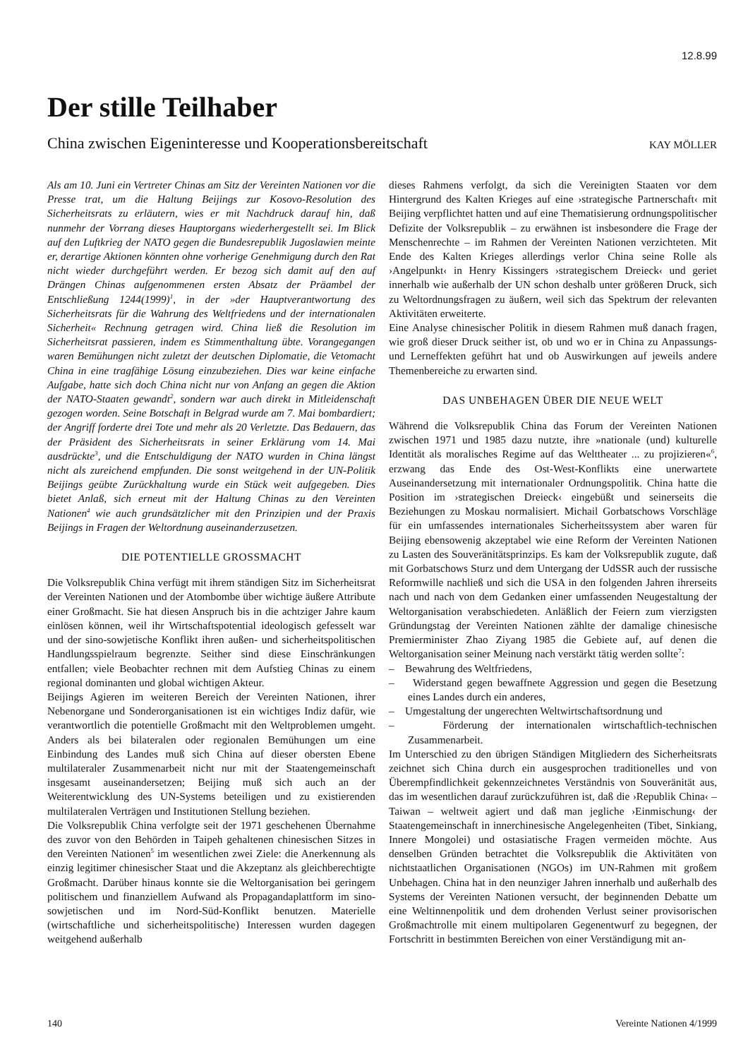12.8.99
Der stille Teilhaber
China zwischen Eigeninteresse und Kooperationsbereitschaft KAY MÖLLER
Als am 10. Juni ein Vertreter Chinas am Sitz der Vereinten Nationen vor die Presse trat, um die Haltung Beijings zur Kosovo-Resolution des Sicherheitsrats zu erläutern, wies er mit Nachdruck darauf hin, daß nunmehr der Vorrang dieses Hauptorgans wiederhergestellt sei. Im Blick auf den Luftkrieg der NATO gegen die Bundesrepublik Jugoslawien meinte er, derartige Aktionen könnten ohne vorherige Genehmigung durch den Rat nicht wieder durchgeführt werden. Er bezog sich damit auf den auf Drängen Chinas aufgenommenen ersten Absatz der Präambel der Entschließung 1244(1999)<sup>1</sup>, in der »der Hauptverantwortung des Sicherheitsrats für die Wahrung des Weltfriedens und der internationalen Sicherheit« Rechnung getragen wird. China ließ die Resolution im Sicherheitsrat passieren, indem es Stimmenthaltung übte. Vorangegangen waren Bemühungen nicht zuletzt der deutschen Diplomatie, die Vetomacht China in eine tragfähige Lösung einzubeziehen. Dies war keine einfache Aufgabe, hatte sich doch China nicht nur von Anfang an gegen die Aktion der NATO-Staaten gewandt<sup>2</sup>, sondern war auch direkt in Mitleidenschaft gezogen worden. Seine Botschaft in Belgrad wurde am 7. Mai bombardiert; der Angriff forderte drei Tote und mehr als 20 Verletzte. Das Bedauern, das der Präsident des Sicherheitsrats in seiner Erklärung vom 14. Mai ausdrückte<sup>3</sup>, und die Entschuldigung der NATO wurden in China längst nicht als zureichend empfunden. Die sonst weitgehend in der UN-Politik Beijings geübte Zurückhaltung wurde ein Stück weit aufgegeben. Dies bietet Anlaß, sich erneut mit der Haltung Chinas zu den Vereinten Nationen<sup>4</sup> wie auch grundsätzlicher mit den Prinzipien und der Praxis Beijings in Fragen der Weltordnung auseinanderzusetzen.
DIE POTENTIELLE GROSSMACHT
Die Volksrepublik China verfügt mit ihrem ständigen Sitz im Sicherheitsrat der Vereinten Nationen und der Atombombe über wichtige äußere Attribute einer Großmacht. Sie hat diesen Anspruch bis in die achtziger Jahre kaum einlösen können, weil ihr Wirtschaftspotential ideologisch gefesselt war und der sino-sowjetische Konflikt ihren außen- und sicherheitspolitischen Handlungsspielraum begrenzte. Seither sind diese Einschränkungen entfallen; viele Beobachter rechnen mit dem Aufstieg Chinas zu einem regional dominanten und global wichtigen Akteur.
Beijings Agieren im weiteren Bereich der Vereinten Nationen, ihrer Nebenorgane und Sonderorganisationen ist ein wichtiges Indiz dafür, wie verantwortlich die potentielle Großmacht mit den Weltproblemen umgeht. Anders als bei bilateralen oder regionalen Bemühungen um eine Einbindung des Landes muß sich China auf dieser obersten Ebene multilateraler Zusammenarbeit nicht nur mit der Staatengemeinschaft insgesamt auseinandersetzen; Beijing muß sich auch an der Weiterentwicklung des UN-Systems beteiligen und zu existierenden multilateralen Verträgen und Institutionen Stellung beziehen.
Die Volksrepublik China verfolgte seit der 1971 geschehenen Übernahme des zuvor von den Behörden in Taipeh gehaltenen chinesischen Sitzes in den Vereinten Nationen<sup>5</sup> im wesentlichen zwei Ziele: die Anerkennung als einzig legitimer chinesischer Staat und die Akzeptanz als gleichberechtigte Großmacht. Darüber hinaus konnte sie die Weltorganisation bei geringem politischem und finanziellem Aufwand als Propagandaplattform im sino-sowjetischen und im Nord-Süd-Konflikt benutzen. Materielle (wirtschaftliche und sicherheitspolitische) Interessen wurden dagegen weitgehend außerhalb
dieses Rahmens verfolgt, da sich die Vereinigten Staaten vor dem Hintergrund des Kalten Krieges auf eine ›strategische Partnerschaft‹ mit Beijing verpflichtet hatten und auf eine Thematisierung ordnungspolitischer Defizite der Volksrepublik – zu erwähnen ist insbesondere die Frage der Menschenrechte – im Rahmen der Vereinten Nationen verzichteten. Mit Ende des Kalten Krieges allerdings verlor China seine Rolle als ›Angelpunkt‹ in Henry Kissingers ›strategischem Dreieck‹ und geriet innerhalb wie außerhalb der UN schon deshalb unter größeren Druck, sich zu Weltordnungsfragen zu äußern, weil sich das Spektrum der relevanten Aktivitäten erweiterte.
Eine Analyse chinesischer Politik in diesem Rahmen muß danach fragen, wie groß dieser Druck seither ist, ob und wo er in China zu Anpassungs- und Lerneffekten geführt hat und ob Auswirkungen auf jeweils andere Themenbereiche zu erwarten sind.
DAS UNBEHAGEN ÜBER DIE NEUE WELT
Während die Volksrepublik China das Forum der Vereinten Nationen zwischen 1971 und 1985 dazu nutzte, ihre »nationale (und) kulturelle Identität als moralisches Regime auf das Welttheater ... zu projizieren«<sup>6</sup>, erzwang das Ende des Ost-West-Konflikts eine unerwartete Auseinandersetzung mit internationaler Ordnungspolitik. China hatte die Position im ›strategischen Dreieck‹ eingebüßt und seinerseits die Beziehungen zu Moskau normalisiert. Michail Gorbatschows Vorschläge für ein umfassendes internationales Sicherheitssystem aber waren für Beijing ebensowenig akzeptabel wie eine Reform der Vereinten Nationen zu Lasten des Souveränitätsprinzips. Es kam der Volksrepublik zugute, daß mit Gorbatschows Sturz und dem Untergang der UdSSR auch der russische Reformwille nachließ und sich die USA in den folgenden Jahren ihrerseits nach und nach von dem Gedanken einer umfassenden Neugestaltung der Weltorganisation verabschiedeten. Anläßlich der Feiern zum vierzigsten Gründungstag der Vereinten Nationen zählte der damalige chinesische Premierminister Zhao Ziyang 1985 die Gebiete auf, auf denen die Weltorganisation seiner Meinung nach verstärkt tätig werden sollte<sup>7</sup>:
– Bewahrung des Weltfriedens,
– Widerstand gegen bewaffnete Aggression und gegen die Besetzung eines Landes durch ein anderes,
– Umgestaltung der ungerechten Weltwirtschaftsordnung und
– Förderung der internationalen wirtschaftlich-technischen Zusammenarbeit.
Im Unterschied zu den übrigen Ständigen Mitgliedern des Sicherheitsrats zeichnet sich China durch ein ausgesprochen traditionelles und von Überempfindlichkeit gekennzeichnetes Verständnis von Souveränität aus, das im wesentlichen darauf zurückzuführen ist, daß die ›Republik China‹ – Taiwan – weltweit agiert und daß man jegliche ›Einmischung‹ der Staatengemeinschaft in innerchinesische Angelegenheiten (Tibet, Sinkiang, Innere Mongolei) und ostasiatische Fragen vermeiden möchte. Aus denselben Gründen betrachtet die Volksrepublik die Aktivitäten von nichtstaatlichen Organisationen (NGOs) im UN-Rahmen mit großem Unbehagen. China hat in den neunziger Jahren innerhalb und außerhalb des Systems der Vereinten Nationen versucht, der beginnenden Debatte um eine Weltinnenpolitik und dem drohenden Verlust seiner provisorischen Großmachtrolle mit einem multipolaren Gegenentwurf zu begegnen, der Fortschritt in bestimmten Bereichen von einer Verständigung mit an-
140 Vereinte Nationen 4/1999